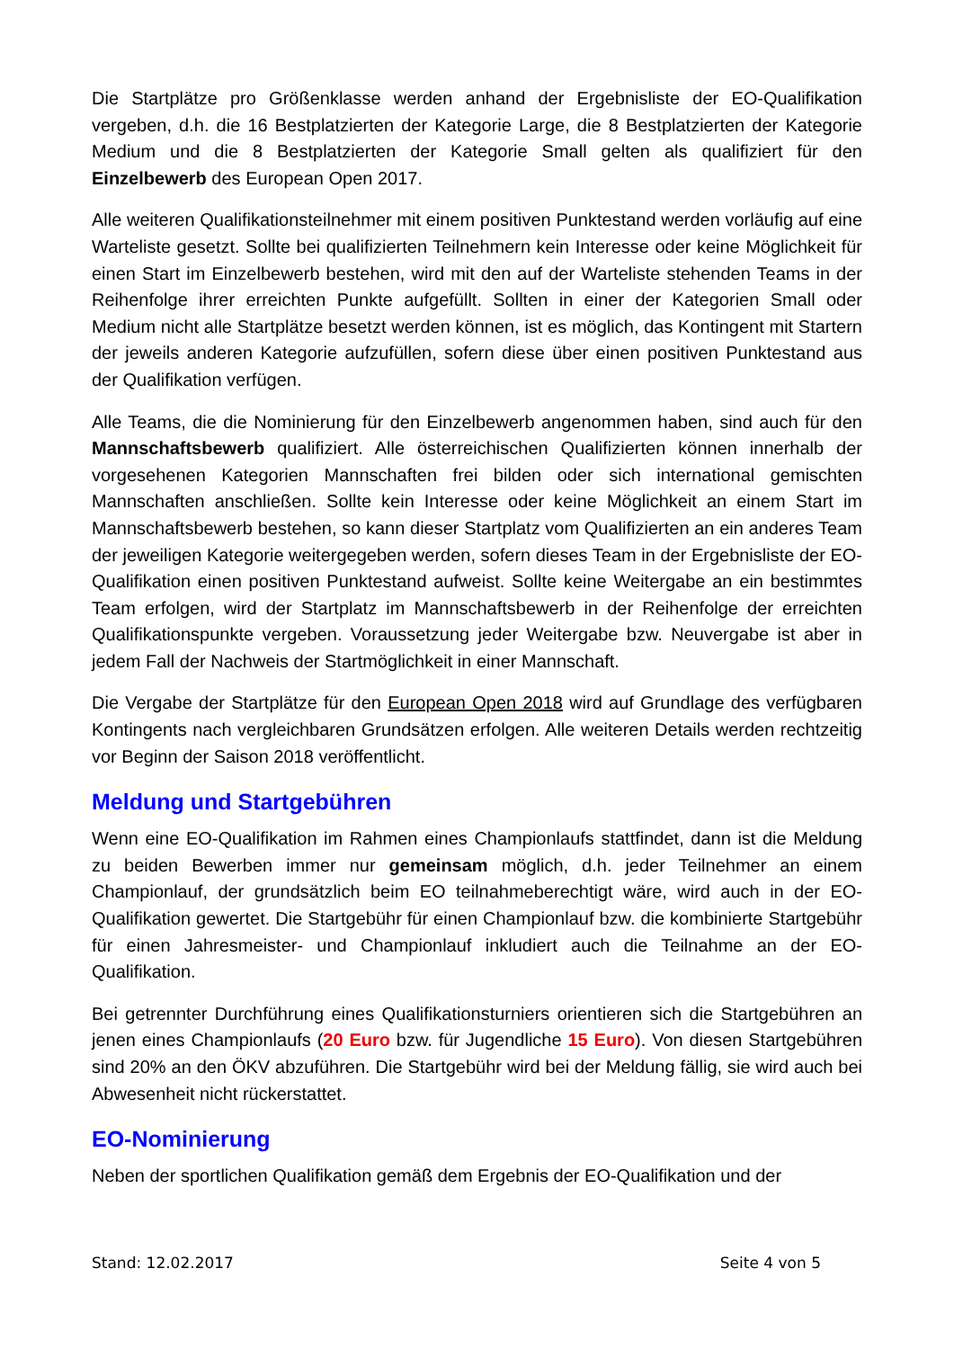Die Startplätze pro Größenklasse werden anhand der Ergebnisliste der EO-Qualifikation vergeben, d.h. die 16 Bestplatzierten der Kategorie Large, die 8 Bestplatzierten der Kategorie Medium und die 8 Bestplatzierten der Kategorie Small gelten als qualifiziert für den Einzelbewerb des European Open 2017.
Alle weiteren Qualifikationsteilnehmer mit einem positiven Punktestand werden vorläufig auf eine Warteliste gesetzt. Sollte bei qualifizierten Teilnehmern kein Interesse oder keine Möglichkeit für einen Start im Einzelbewerb bestehen, wird mit den auf der Warteliste stehenden Teams in der Reihenfolge ihrer erreichten Punkte aufgefüllt. Sollten in einer der Kategorien Small oder Medium nicht alle Startplätze besetzt werden können, ist es möglich, das Kontingent mit Startern der jeweils anderen Kategorie aufzufüllen, sofern diese über einen positiven Punktestand aus der Qualifikation verfügen.
Alle Teams, die die Nominierung für den Einzelbewerb angenommen haben, sind auch für den Mannschaftsbewerb qualifiziert. Alle österreichischen Qualifizierten können innerhalb der vorgesehenen Kategorien Mannschaften frei bilden oder sich international gemischten Mannschaften anschließen. Sollte kein Interesse oder keine Möglichkeit an einem Start im Mannschaftsbewerb bestehen, so kann dieser Startplatz vom Qualifizierten an ein anderes Team der jeweiligen Kategorie weitergegeben werden, sofern dieses Team in der Ergebnisliste der EO-Qualifikation einen positiven Punktestand aufweist. Sollte keine Weitergabe an ein bestimmtes Team erfolgen, wird der Startplatz im Mannschaftsbewerb in der Reihenfolge der erreichten Qualifikationspunkte vergeben. Voraussetzung jeder Weitergabe bzw. Neuvergabe ist aber in jedem Fall der Nachweis der Startmöglichkeit in einer Mannschaft.
Die Vergabe der Startplätze für den European Open 2018 wird auf Grundlage des verfügbaren Kontingents nach vergleichbaren Grundsätzen erfolgen. Alle weiteren Details werden rechtzeitig vor Beginn der Saison 2018 veröffentlicht.
Meldung und Startgebühren
Wenn eine EO-Qualifikation im Rahmen eines Championlaufs stattfindet, dann ist die Meldung zu beiden Bewerben immer nur gemeinsam möglich, d.h. jeder Teilnehmer an einem Championlauf, der grundsätzlich beim EO teilnahmeberechtigt wäre, wird auch in der EO-Qualifikation gewertet. Die Startgebühr für einen Championlauf bzw. die kombinierte Startgebühr für einen Jahresmeister- und Championlauf inkludiert auch die Teilnahme an der EO-Qualifikation.
Bei getrennter Durchführung eines Qualifikationsturniers orientieren sich die Startgebühren an jenen eines Championlaufs (20 Euro bzw. für Jugendliche 15 Euro). Von diesen Startgebühren sind 20% an den ÖKV abzuführen. Die Startgebühr wird bei der Meldung fällig, sie wird auch bei Abwesenheit nicht rückerstattet.
EO-Nominierung
Neben der sportlichen Qualifikation gemäß dem Ergebnis der EO-Qualifikation und der
Stand: 12.02.2017 Seite 4 von 5